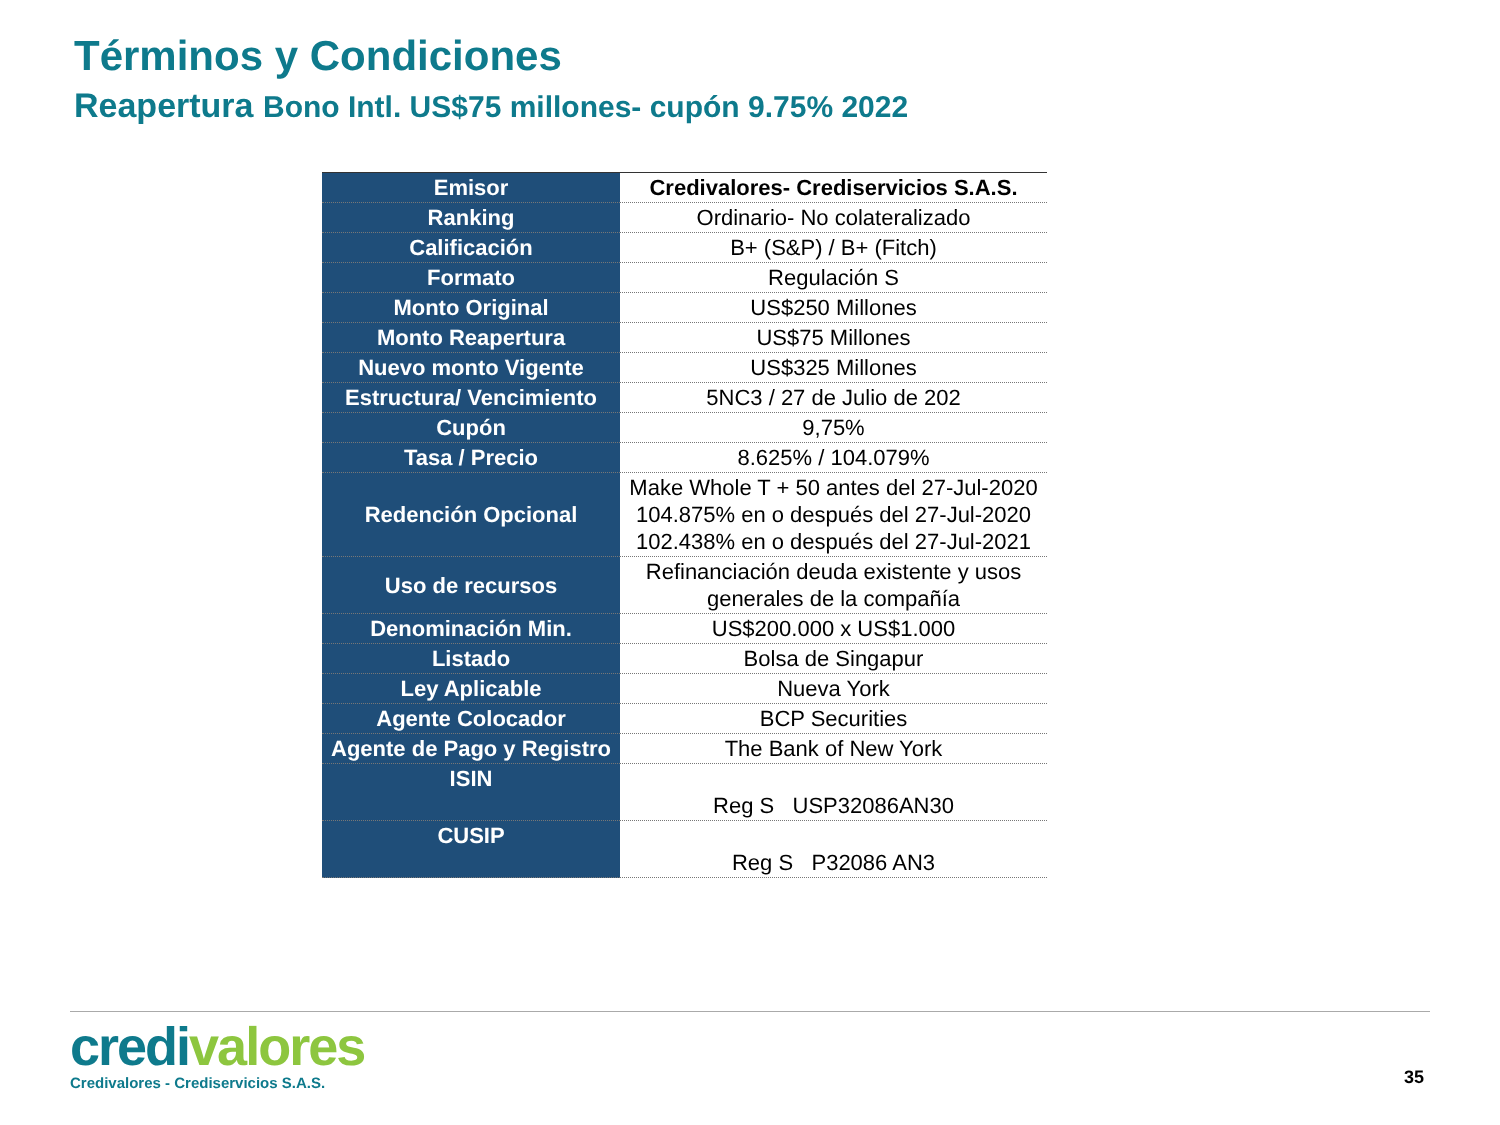Términos y Condiciones
Reapertura Bono Intl. US$75 millones- cupón 9.75% 2022
| Emisor | Credivalores- Crediservicios S.A.S. |
| Ranking | Ordinario- No colateralizado |
| Calificación | B+ (S&P) / B+ (Fitch) |
| Formato | Regulación S |
| Monto Original | US$250 Millones |
| Monto Reapertura | US$75 Millones |
| Nuevo monto Vigente | US$325 Millones |
| Estructura/ Vencimiento | 5NC3 / 27 de Julio de 202 |
| Cupón | 9,75% |
| Tasa / Precio | 8.625% / 104.079% |
| Redención Opcional | Make Whole T + 50 antes del 27-Jul-2020 104.875% en o después del 27-Jul-2020 102.438% en o después del 27-Jul-2021 |
| Uso de recursos | Refinanciación deuda existente y usos generales de la compañía |
| Denominación Min. | US$200.000 x US$1.000 |
| Listado | Bolsa de Singapur |
| Ley Aplicable | Nueva York |
| Agente Colocador | BCP Securities |
| Agente de Pago y Registro | The Bank of New York |
| ISIN | Reg S USP32086AN30 |
| CUSIP | Reg S P32086 AN3 |
credivalores
Credivalores - Crediservicios S.A.S.
35